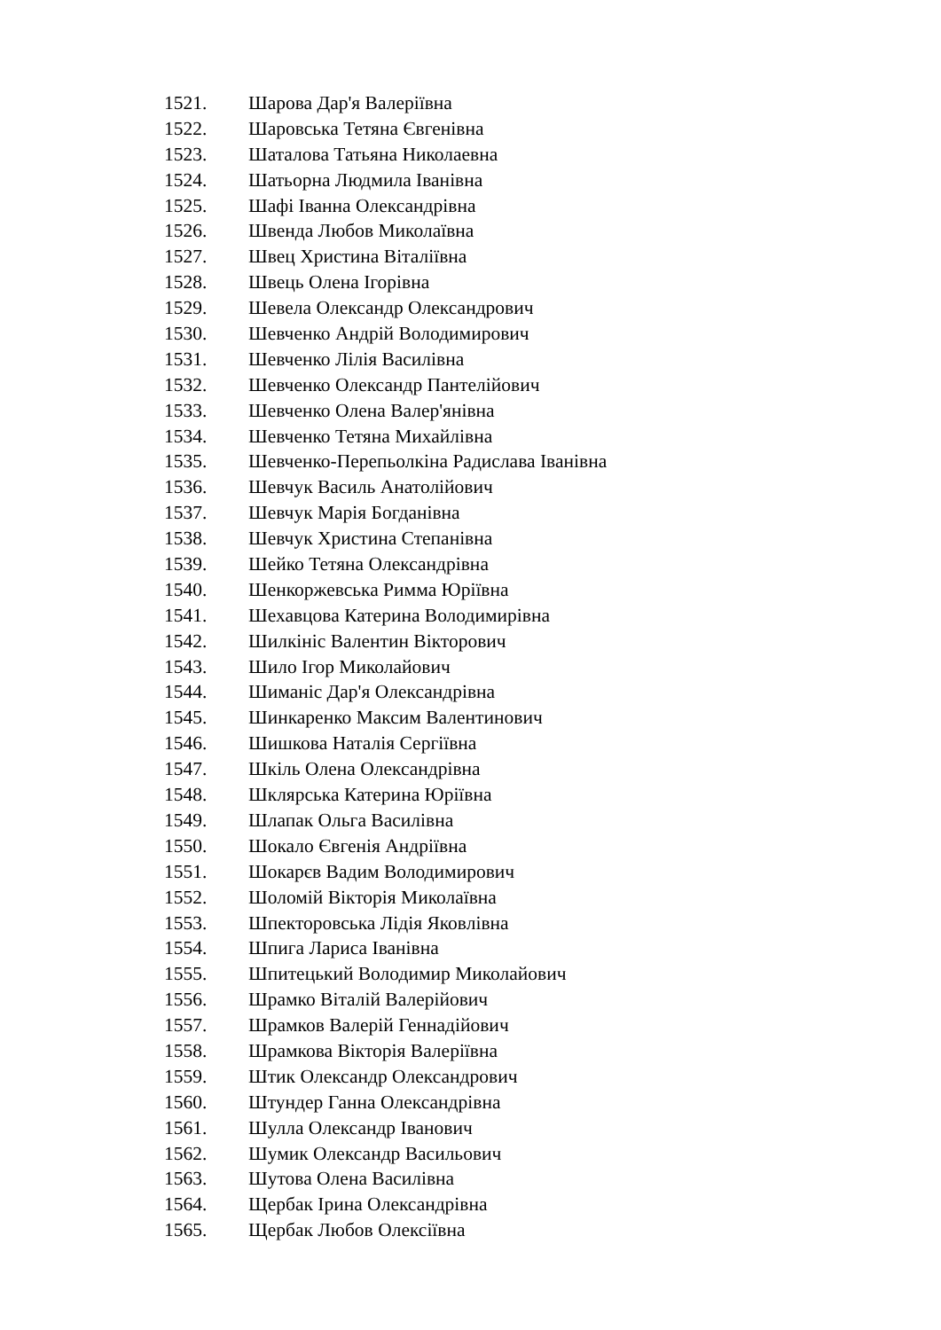1521. Шарова Дар'я Валеріївна
1522. Шаровська Тетяна Євгенівна
1523. Шаталова Татьяна Николаевна
1524. Шатьорна Людмила Іванівна
1525. Шафі Іванна Олександрівна
1526. Швенда Любов Миколаївна
1527. Швец Христина Віталіївна
1528. Швець Олена Ігорівна
1529. Шевела Олександр Олександрович
1530. Шевченко Андрій Володимирович
1531. Шевченко Лілія Василівна
1532. Шевченко Олександр Пантелійович
1533. Шевченко Олена Валер'янівна
1534. Шевченко Тетяна Михайлівна
1535. Шевченко-Перепьолкіна Радислава Іванівна
1536. Шевчук Василь Анатолійович
1537. Шевчук Марія Богданівна
1538. Шевчук Христина Степанівна
1539. Шейко Тетяна Олександрівна
1540. Шенкоржевська Римма Юріївна
1541. Шехавцова Катерина Володимирівна
1542. Шилкініс Валентин Вікторович
1543. Шило Ігор Миколайович
1544. Шиманіс Дар'я Олександрівна
1545. Шинкаренко Максим Валентинович
1546. Шишкова Наталія Сергіївна
1547. Шкіль Олена Олександрівна
1548. Шклярська Катерина Юріївна
1549. Шлапак Ольга Василівна
1550. Шокало Євгенія Андріївна
1551. Шокарєв Вадим Володимирович
1552. Шоломій Вікторія Миколаївна
1553. Шпекторовська Лідія Яковлівна
1554. Шпига Лариса Іванівна
1555. Шпитецький Володимир Миколайович
1556. Шрамко Віталій Валерійович
1557. Шрамков Валерій Геннадійович
1558. Шрамкова Вікторія Валеріївна
1559. Штик Олександр Олександрович
1560. Штундер Ганна Олександрівна
1561. Шулла Олександр Іванович
1562. Шумик Олександр Васильович
1563. Шутова Олена Василівна
1564. Щербак Ірина Олександрівна
1565. Щербак Любов Олексіївна